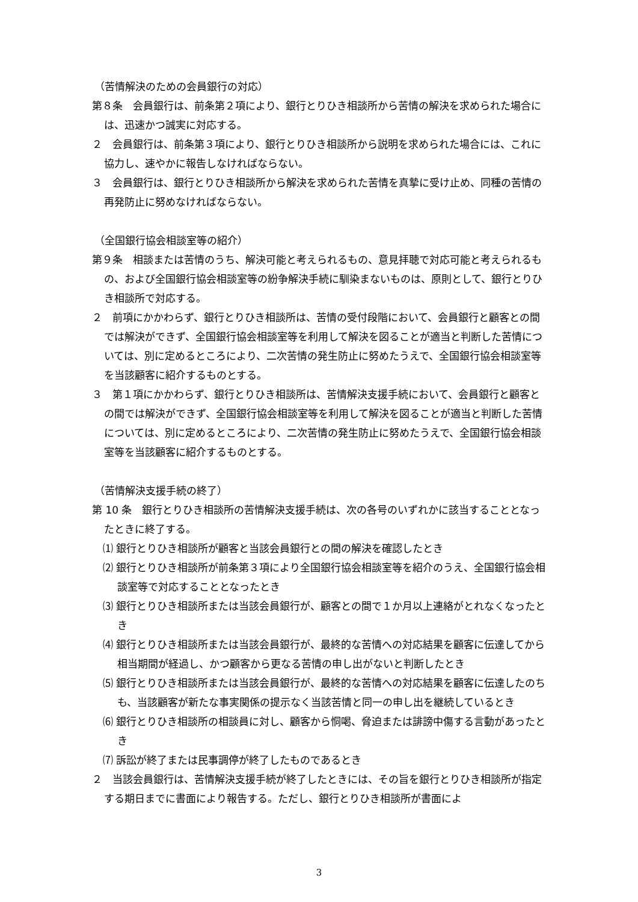（苦情解決のための会員銀行の対応）
第８条　会員銀行は、前条第２項により、銀行とりひき相談所から苦情の解決を求められた場合には、迅速かつ誠実に対応する。
２　会員銀行は、前条第３項により、銀行とりひき相談所から説明を求められた場合には、これに協力し、速やかに報告しなければならない。
３　会員銀行は、銀行とりひき相談所から解決を求められた苦情を真摯に受け止め、同種の苦情の再発防止に努めなければならない。
（全国銀行協会相談室等の紹介）
第９条　相談または苦情のうち、解決可能と考えられるもの、意見拝聴で対応可能と考えられるもの、および全国銀行協会相談室等の紛争解決手続に馴染まないものは、原則として、銀行とりひき相談所で対応する。
２　前項にかかわらず、銀行とりひき相談所は、苦情の受付段階において、会員銀行と顧客との間では解決ができず、全国銀行協会相談室等を利用して解決を図ることが適当と判断した苦情については、別に定めるところにより、二次苦情の発生防止に努めたうえで、全国銀行協会相談室等を当該顧客に紹介するものとする。
３　第１項にかかわらず、銀行とりひき相談所は、苦情解決支援手続において、会員銀行と顧客との間では解決ができず、全国銀行協会相談室等を利用して解決を図ることが適当と判断した苦情については、別に定めるところにより、二次苦情の発生防止に努めたうえで、全国銀行協会相談室等を当該顧客に紹介するものとする。
（苦情解決支援手続の終了）
第 10 条　銀行とりひき相談所の苦情解決支援手続は、次の各号のいずれかに該当することとなったときに終了する。
⑴ 銀行とりひき相談所が顧客と当該会員銀行との間の解決を確認したとき
⑵ 銀行とりひき相談所が前条第３項により全国銀行協会相談室等を紹介のうえ、全国銀行協会相談室等で対応することとなったとき
⑶ 銀行とりひき相談所または当該会員銀行が、顧客との間で１か月以上連絡がとれなくなったとき
⑷ 銀行とりひき相談所または当該会員銀行が、最終的な苦情への対応結果を顧客に伝達してから相当期間が経過し、かつ顧客から更なる苦情の申し出がないと判断したとき
⑸ 銀行とりひき相談所または当該会員銀行が、最終的な苦情への対応結果を顧客に伝達したのちも、当該顧客が新たな事実関係の提示なく当該苦情と同一の申し出を継続しているとき
⑹ 銀行とりひき相談所の相談員に対し、顧客から恫喝、脅迫または誹謗中傷する言動があったとき
⑺ 訴訟が終了または民事調停が終了したものであるとき
２　当該会員銀行は、苦情解決支援手続が終了したときには、その旨を銀行とりひき相談所が指定する期日までに書面により報告する。ただし、銀行とりひき相談所が書面によ
3